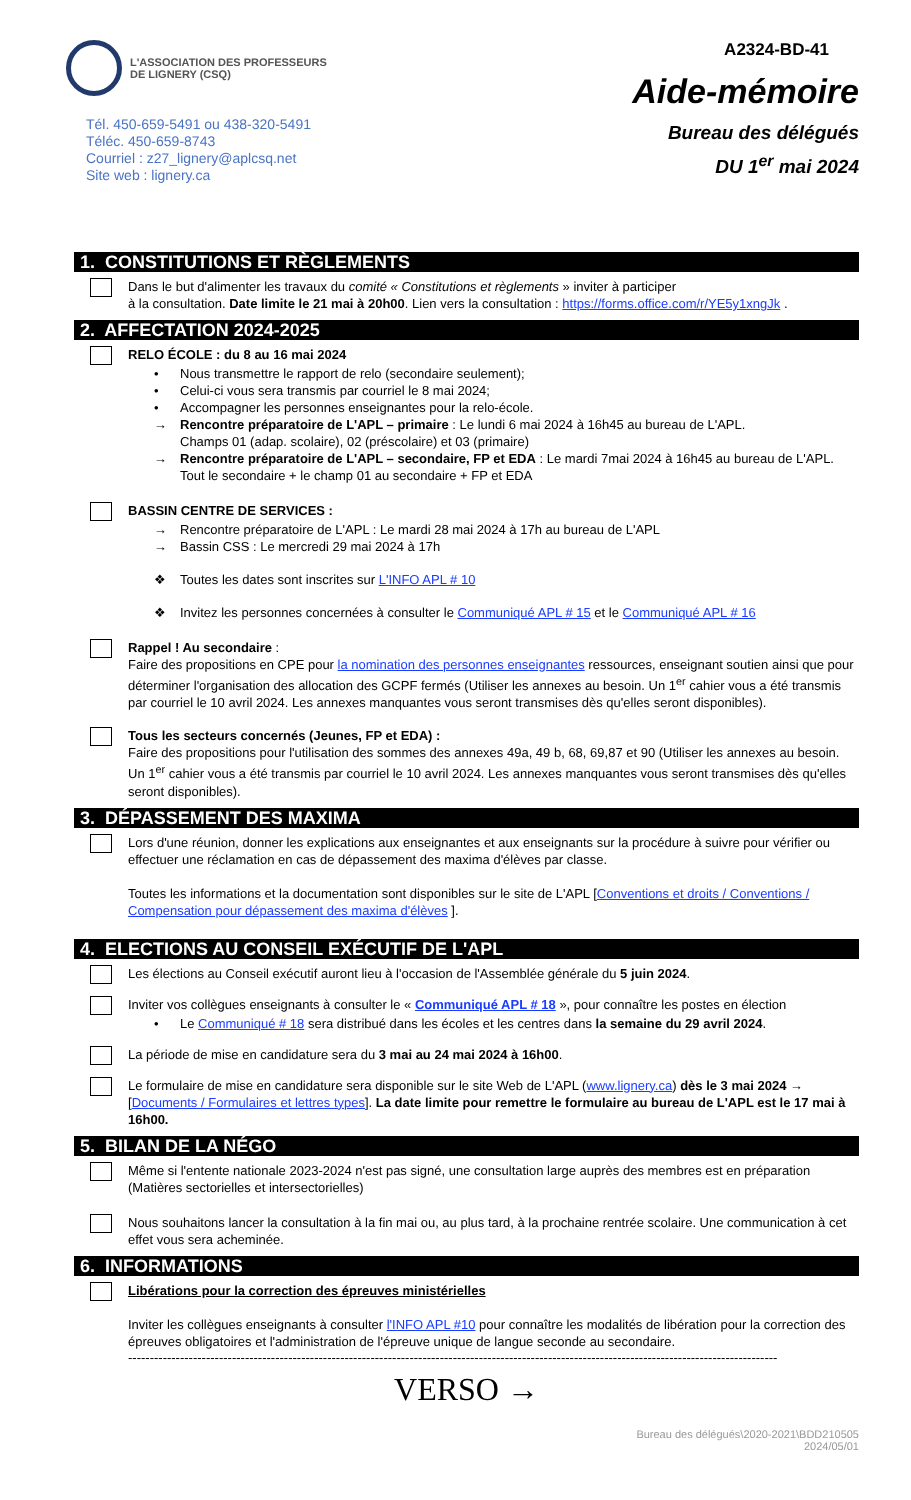L'ASSOCIATION DES PROFESSEURS
DE LIGNERY (CSQ)
Tél. 450-659-5491 ou 438-320-5491
Téléc. 450-659-8743
Courriel : z27_lignery@aplcsq.net
Site web : lignery.ca
A2324-BD-41
Aide-mémoire
Bureau des délégués
DU 1<sup>er</sup> mai 2024
1. CONSTITUTIONS ET RÈGLEMENTS
Dans le but d'alimenter les travaux du comité « Constitutions et règlements » inviter à participer
à la consultation. Date limite le 21 mai à 20h00. Lien vers la consultation : https://forms.office.com/r/YE5y1xngJk .
2. AFFECTATION 2024-2025
RELO ÉCOLE : du 8 au 16 mai 2024
• Nous transmettre le rapport de relo (secondaire seulement);
• Celui-ci vous sera transmis par courriel le 8 mai 2024;
• Accompagner les personnes enseignantes pour la relo-école.
→ Rencontre préparatoire de L'APL – primaire : Le lundi 6 mai 2024 à 16h45 au bureau de L'APL.
Champs 01 (adap. scolaire), 02 (préscolaire) et 03 (primaire)
→ Rencontre préparatoire de L'APL – secondaire, FP et EDA : Le mardi 7mai 2024 à 16h45 au bureau de L'APL. Tout le secondaire + le champ 01 au secondaire + FP et EDA
BASSIN CENTRE DE SERVICES :
→ Rencontre préparatoire de L'APL : Le mardi 28 mai 2024 à 17h au bureau de L'APL
→ Bassin CSS : Le mercredi 29 mai 2024 à 17h
❖ Toutes les dates sont inscrites sur L'INFO APL # 10
❖ Invitez les personnes concernées à consulter le Communiqué APL # 15 et le Communiqué APL # 16
Rappel ! Au secondaire :
Faire des propositions en CPE pour la nomination des personnes enseignantes ressources, enseignant soutien ainsi que pour déterminer l'organisation des allocation des GCPF fermés (Utiliser les annexes au besoin. Un 1<sup>er</sup> cahier vous a été transmis par courriel le 10 avril 2024. Les annexes manquantes vous seront transmises dès qu'elles seront disponibles).
Tous les secteurs concernés (Jeunes, FP et EDA) :
Faire des propositions pour l'utilisation des sommes des annexes 49a, 49 b, 68, 69,87 et 90 (Utiliser les annexes au besoin. Un 1<sup>er</sup> cahier vous a été transmis par courriel le 10 avril 2024. Les annexes manquantes vous seront transmises dès qu'elles seront disponibles).
3. DÉPASSEMENT DES MAXIMA
Lors d'une réunion, donner les explications aux enseignantes et aux enseignants sur la procédure à suivre pour vérifier ou effectuer une réclamation en cas de dépassement des maxima d'élèves par classe.
Toutes les informations et la documentation sont disponibles sur le site de L'APL [Conventions et droits / Conventions / Compensation pour dépassement des maxima d'élèves ].
4. ELECTIONS AU CONSEIL EXÉCUTIF DE L'APL
Les élections au Conseil exécutif auront lieu à l'occasion de l'Assemblée générale du 5 juin 2024.
Inviter vos collègues enseignants à consulter le « Communiqué APL # 18 », pour connaître les postes en élection
• Le Communiqué # 18 sera distribué dans les écoles et les centres dans la semaine du 29 avril 2024.
La période de mise en candidature sera du 3 mai au 24 mai 2024 à 16h00.
Le formulaire de mise en candidature sera disponible sur le site Web de L'APL (www.lignery.ca) dès le 3 mai 2024 →
[Documents / Formulaires et lettres types]. La date limite pour remettre le formulaire au bureau de L'APL est le 17 mai à 16h00.
5. BILAN DE LA NÉGO
Même si l'entente nationale 2023-2024 n'est pas signé, une consultation large auprès des membres est en préparation (Matières sectorielles et intersectorielles)
Nous souhaitons lancer la consultation à la fin mai ou, au plus tard, à la prochaine rentrée scolaire. Une communication à cet effet vous sera acheminée.
6. INFORMATIONS
Libérations pour la correction des épreuves ministérielles
Inviter les collègues enseignants à consulter l'INFO APL #10 pour connaître les modalités de libération pour la correction des épreuves obligatoires et l'administration de l'épreuve unique de langue seconde au secondaire.
------------------------------------------------------------------------------------------------------------------------------------------------------
VERSO →
Bureau des délégués\2020-2021\BDD210505
2024/05/01